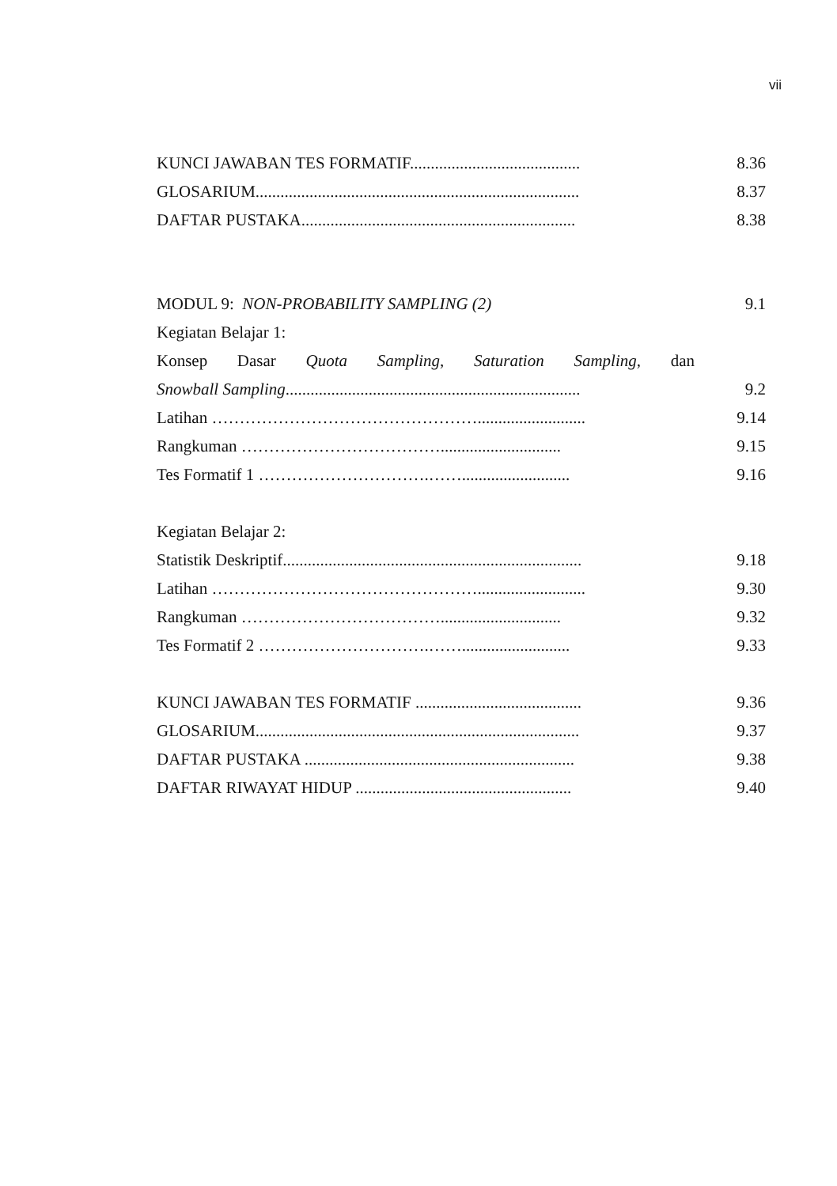vii
KUNCI JAWABAN TES FORMATIF......................................... 8.36
GLOSARIUM.............................................................................. 8.37
DAFTAR PUSTAKA.................................................................. 8.38
MODUL 9: NON-PROBABILITY SAMPLING (2) 9.1
Kegiatan Belajar 1:
Konsep Dasar Quota Sampling, Saturation Sampling, dan
Snowball Sampling....................................................................... 9.2
Latihan ………………………………………….......................... 9.14
Rangkuman ………………………………............................. 9.15
Tes Formatif 1 ………………………….…….......................... 9.16
Kegiatan Belajar 2:
Statistik Deskriptif........................................................................ 9.18
Latihan ………………………………………….......................... 9.30
Rangkuman ………………………………............................. 9.32
Tes Formatif 2 ………………………….…….......................... 9.33
KUNCI JAWABAN TES FORMATIF ........................................ 9.36
GLOSARIUM.............................................................................. 9.37
DAFTAR PUSTAKA ................................................................. 9.38
DAFTAR RIWAYAT HIDUP .................................................... 9.40